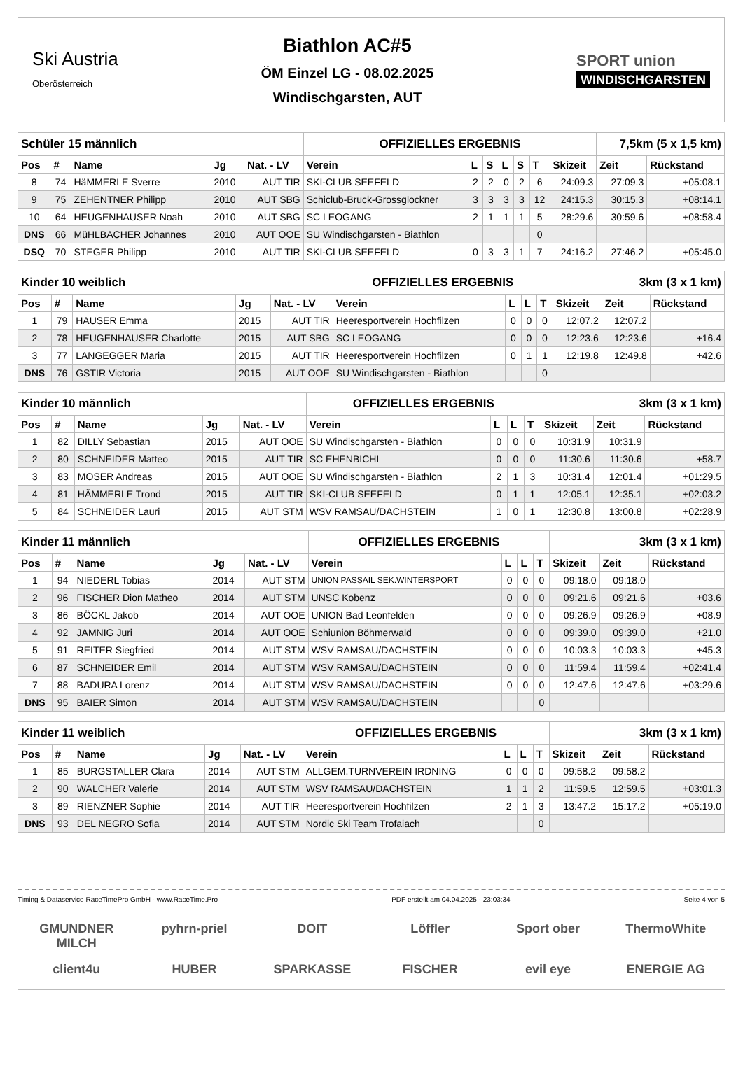Ski Austria
Oberösterreich
Biathlon AC#5
ÖM Einzel LG - 08.02.2025
Windischgarsten, AUT
SPORT union
WINDISCHGARSTEN
| Schüler 15 männlich | | | | | OFFIZIELLES ERGEBNIS | | | | | | | 7,5km (5 x 1,5 km) | |
| Pos | # | Name | Jg | Nat. - LV | Verein | L | S | L | S | T | Skizeit | Zeit | Rückstand |
| 8 | 74 | HäMMERLE Sverre | 2010 | AUT TIR | SKI-CLUB SEEFELD | 2 | 2 | 0 | 2 | 6 | 24:09.3 | 27:09.3 | +05:08.1 |
| 9 | 75 | ZEHENTNER Philipp | 2010 | AUT SBG | Schiclub-Bruck-Grossglockner | 3 | 3 | 3 | 3 | 12 | 24:15.3 | 30:15.3 | +08:14.1 |
| 10 | 64 | HEUGENHAUSER Noah | 2010 | AUT SBG | SC LEOGANG | 2 | 1 | 1 | 1 | 5 | 28:29.6 | 30:59.6 | +08:58.4 |
| DNS | 66 | MüHLBACHER Johannes | 2010 | AUT OOE | SU Windischgarsten - Biathlon | | | | | 0 | | | |
| DSQ | 70 | STEGER Philipp | 2010 | AUT TIR | SKI-CLUB SEEFELD | 0 | 3 | 3 | 1 | 7 | 24:16.2 | 27:46.2 | +05:45.0 |
| Kinder 10 weiblich | | | | | OFFIZIELLES ERGEBNIS | | | | 3km (3 x 1 km) | | |
| Pos | # | Name | Jg | Nat. - LV | Verein | L | L | T | Skizeit | Zeit | Rückstand |
| 1 | 79 | HAUSER Emma | 2015 | AUT TIR | Heeresportverein Hochfilzen | 0 | 0 | 0 | 12:07.2 | 12:07.2 | |
| 2 | 78 | HEUGENHAUSER Charlotte | 2015 | AUT SBG | SC LEOGANG | 0 | 0 | 0 | 12:23.6 | 12:23.6 | +16.4 |
| 3 | 77 | LANGEGGER Maria | 2015 | AUT TIR | Heeresportverein Hochfilzen | 0 | 1 | 1 | 12:19.8 | 12:49.8 | +42.6 |
| DNS | 76 | GSTIR Victoria | 2015 | AUT OOE | SU Windischgarsten - Biathlon | | | 0 | | | |
| Kinder 10 männlich | | | | | OFFIZIELLES ERGEBNIS | | | | 3km (3 x 1 km) | | |
| Pos | # | Name | Jg | Nat. - LV | Verein | L | L | T | Skizeit | Zeit | Rückstand |
| 1 | 82 | DILLY Sebastian | 2015 | AUT OOE | SU Windischgarsten - Biathlon | 0 | 0 | 0 | 10:31.9 | 10:31.9 | |
| 2 | 80 | SCHNEIDER Matteo | 2015 | AUT TIR | SC EHENBICHL | 0 | 0 | 0 | 11:30.6 | 11:30.6 | +58.7 |
| 3 | 83 | MOSER Andreas | 2015 | AUT OOE | SU Windischgarsten - Biathlon | 2 | 1 | 3 | 10:31.4 | 12:01.4 | +01:29.5 |
| 4 | 81 | HÄMMERLE Trond | 2015 | AUT TIR | SKI-CLUB SEEFELD | 0 | 1 | 1 | 12:05.1 | 12:35.1 | +02:03.2 |
| 5 | 84 | SCHNEIDER Lauri | 2015 | AUT STM | WSV RAMSAU/DACHSTEIN | 1 | 0 | 1 | 12:30.8 | 13:00.8 | +02:28.9 |
| Kinder 11 männlich | | | | | OFFIZIELLES ERGEBNIS | | | | 3km (3 x 1 km) | | |
| Pos | # | Name | Jg | Nat. - LV | Verein | L | L | T | Skizeit | Zeit | Rückstand |
| 1 | 94 | NIEDERL Tobias | 2014 | AUT STM | UNION PASSAIL SEK.WINTERSPORT | 0 | 0 | 0 | 09:18.0 | 09:18.0 | |
| 2 | 96 | FISCHER Dion Matheo | 2014 | AUT STM | UNSC Kobenz | 0 | 0 | 0 | 09:21.6 | 09:21.6 | +03.6 |
| 3 | 86 | BÖCKL Jakob | 2014 | AUT OOE | UNION Bad Leonfelden | 0 | 0 | 0 | 09:26.9 | 09:26.9 | +08.9 |
| 4 | 92 | JAMNIG Juri | 2014 | AUT OOE | Schiunion Böhmerwald | 0 | 0 | 0 | 09:39.0 | 09:39.0 | +21.0 |
| 5 | 91 | REITER Siegfried | 2014 | AUT STM | WSV RAMSAU/DACHSTEIN | 0 | 0 | 0 | 10:03.3 | 10:03.3 | +45.3 |
| 6 | 87 | SCHNEIDER Emil | 2014 | AUT STM | WSV RAMSAU/DACHSTEIN | 0 | 0 | 0 | 11:59.4 | 11:59.4 | +02:41.4 |
| 7 | 88 | BADURA Lorenz | 2014 | AUT STM | WSV RAMSAU/DACHSTEIN | 0 | 0 | 0 | 12:47.6 | 12:47.6 | +03:29.6 |
| DNS | 95 | BAIER Simon | 2014 | AUT STM | WSV RAMSAU/DACHSTEIN | | | 0 | | | |
| Kinder 11 weiblich | | | | | OFFIZIELLES ERGEBNIS | | | | 3km (3 x 1 km) | | |
| Pos | # | Name | Jg | Nat. - LV | Verein | L | L | T | Skizeit | Zeit | Rückstand |
| 1 | 85 | BURGSTALLER Clara | 2014 | AUT STM | ALLGEM.TURNVEREIN IRDNING | 0 | 0 | 0 | 09:58.2 | 09:58.2 | |
| 2 | 90 | WALCHER Valerie | 2014 | AUT STM | WSV RAMSAU/DACHSTEIN | 1 | 1 | 2 | 11:59.5 | 12:59.5 | +03:01.3 |
| 3 | 89 | RIENZNER Sophie | 2014 | AUT TIR | Heeresportverein Hochfilzen | 2 | 1 | 3 | 13:47.2 | 15:17.2 | +05:19.0 |
| DNS | 93 | DEL NEGRO Sofia | 2014 | AUT STM | Nordic Ski Team Trofaiach | | | 0 | | | |
Timing & Dataservice RaceTimePro GmbH - www.RaceTime.Pro PDF erstellt am 04.04.2025 - 23:03:34 Seite 4 von 5
GMUNDNER MILCH pyhrn-priel DOIT Löffler Sport ober ThermoWhite client4u HUBER SPARKASSE FISCHER evil eye ENERGIE AG